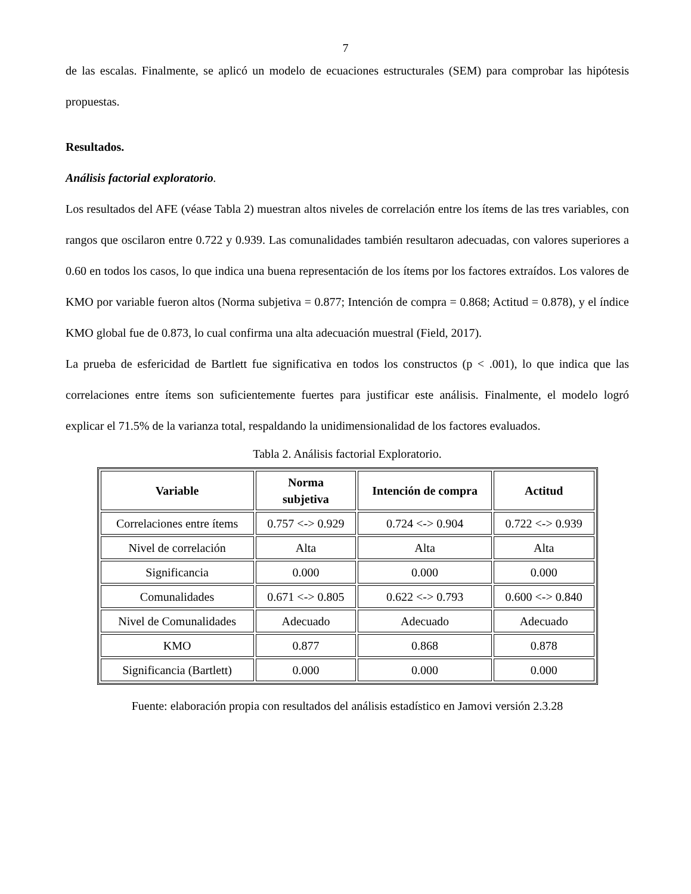7
de las escalas. Finalmente, se aplicó un modelo de ecuaciones estructurales (SEM) para comprobar las hipótesis propuestas.
Resultados.
Análisis factorial exploratorio.
Los resultados del AFE (véase Tabla 2) muestran altos niveles de correlación entre los ítems de las tres variables, con rangos que oscilaron entre 0.722 y 0.939. Las comunalidades también resultaron adecuadas, con valores superiores a 0.60 en todos los casos, lo que indica una buena representación de los ítems por los factores extraídos. Los valores de KMO por variable fueron altos (Norma subjetiva = 0.877; Intención de compra = 0.868; Actitud = 0.878), y el índice KMO global fue de 0.873, lo cual confirma una alta adecuación muestral (Field, 2017).
La prueba de esfericidad de Bartlett fue significativa en todos los constructos (p < .001), lo que indica que las correlaciones entre ítems son suficientemente fuertes para justificar este análisis. Finalmente, el modelo logró explicar el 71.5% de la varianza total, respaldando la unidimensionalidad de los factores evaluados.
Tabla 2. Análisis factorial Exploratorio.
| Variable | Norma subjetiva | Intención de compra | Actitud |
| --- | --- | --- | --- |
| Correlaciones entre ítems | 0.757 <-> 0.929 | 0.724 <-> 0.904 | 0.722 <-> 0.939 |
| Nivel de correlación | Alta | Alta | Alta |
| Significancia | 0.000 | 0.000 | 0.000 |
| Comunalidades | 0.671 <-> 0.805 | 0.622 <-> 0.793 | 0.600 <-> 0.840 |
| Nivel de Comunalidades | Adecuado | Adecuado | Adecuado |
| KMO | 0.877 | 0.868 | 0.878 |
| Significancia (Bartlett) | 0.000 | 0.000 | 0.000 |
Fuente: elaboración propia con resultados del análisis estadístico en Jamovi versión 2.3.28